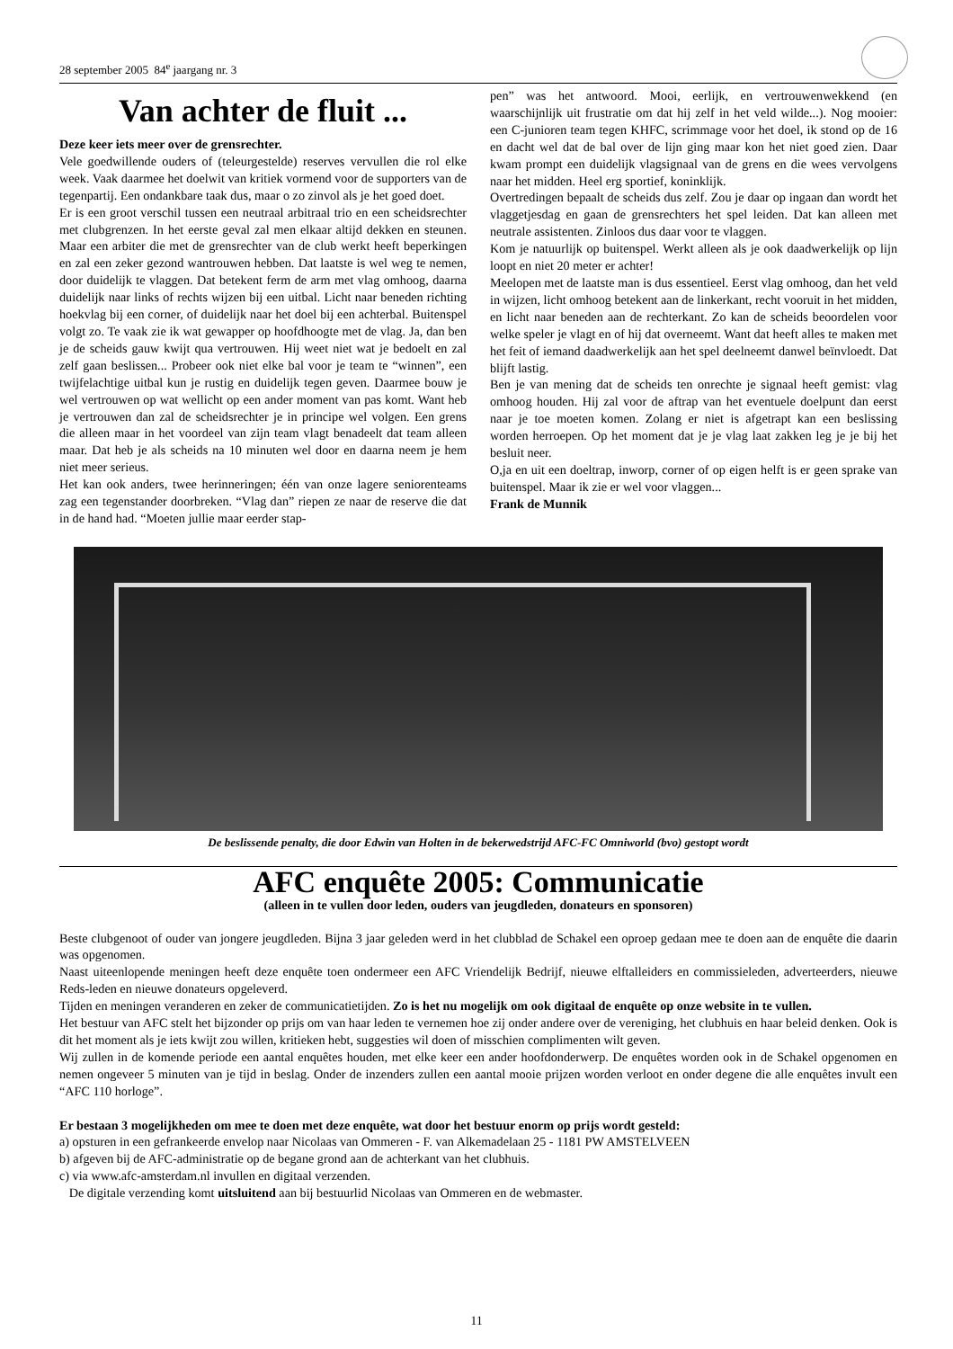28 september 2005 84<sup>e</sup> jaargang nr. 3
Van achter de fluit ...
Deze keer iets meer over de grensrechter.
Vele goedwillende ouders of (teleurgestelde) reserves vervullen die rol elke week. Vaak daarmee het doelwit van kritiek vormend voor de supporters van de tegenpartij. Een ondankbare taak dus, maar o zo zinvol als je het goed doet.
Er is een groot verschil tussen een neutraal arbitraal trio en een scheidsrechter met clubgrenzen. In het eerste geval zal men elkaar altijd dekken en steunen. Maar een arbiter die met de grensrechter van de club werkt heeft beperkingen en zal een zeker gezond wantrouwen hebben. Dat laatste is wel weg te nemen, door duidelijk te vlaggen. Dat betekent ferm de arm met vlag omhoog, daarna duidelijk naar links of rechts wijzen bij een uitbal. Licht naar beneden richting hoekvlag bij een corner, of duidelijk naar het doel bij een achterbal. Buitenspel volgt zo. Te vaak zie ik wat gewapper op hoofdhoogte met de vlag. Ja, dan ben je de scheids gauw kwijt qua vertrouwen. Hij weet niet wat je bedoelt en zal zelf gaan beslissen... Probeer ook niet elke bal voor je team te “winnen”, een twijfelachtige uitbal kun je rustig en duidelijk tegen geven. Daarmee bouw je wel vertrouwen op wat wellicht op een ander moment van pas komt. Want heb je vertrouwen dan zal de scheidsrechter je in principe wel volgen. Een grens die alleen maar in het voordeel van zijn team vlagt benadeelt dat team alleen maar. Dat heb je als scheids na 10 minuten wel door en daarna neem je hem niet meer serieus.
Het kan ook anders, twee herinneringen; één van onze lagere seniorenteams zag een tegenstander doorbreken. “Vlag dan” riepen ze naar de reserve die dat in de hand had. “Moeten jullie maar eerder stap-
pen” was het antwoord. Mooi, eerlijk, en vertrouwenwekkend (en waarschijnlijk uit frustratie om dat hij zelf in het veld wilde...). Nog mooier: een C-junioren team tegen KHFC, scrimmage voor het doel, ik stond op de 16 en dacht wel dat de bal over de lijn ging maar kon het niet goed zien. Daar kwam prompt een duidelijk vlagsignaal van de grens en die wees vervolgens naar het midden. Heel erg sportief, koninklijk.
Overtredingen bepaalt de scheids dus zelf. Zou je daar op ingaan dan wordt het vlaggetjesdag en gaan de grensrechters het spel leiden. Dat kan alleen met neutrale assistenten. Zinloos dus daar voor te vlaggen.
Kom je natuurlijk op buitenspel. Werkt alleen als je ook daadwerkelijk op lijn loopt en niet 20 meter er achter!
Meelopen met de laatste man is dus essentieel. Eerst vlag omhoog, dan het veld in wijzen, licht omhoog betekent aan de linkerkant, recht vooruit in het midden, en licht naar beneden aan de rechterkant. Zo kan de scheids beoordelen voor welke speler je vlagt en of hij dat overneemt. Want dat heeft alles te maken met het feit of iemand daadwerkelijk aan het spel deelneemt danwel beïnvloedt. Dat blijft lastig.
Ben je van mening dat de scheids ten onrechte je signaal heeft gemist: vlag omhoog houden. Hij zal voor de aftrap van het eventuele doelpunt dan eerst naar je toe moeten komen. Zolang er niet is afgetrapt kan een beslissing worden herroepen. Op het moment dat je je vlag laat zakken leg je je bij het besluit neer.
O,ja en uit een doeltrap, inworp, corner of op eigen helft is er geen sprake van buitenspel. Maar ik zie er wel voor vlaggen...
Frank de Munnik
De beslissende penalty, die door Edwin van Holten in de bekerwedstrijd AFC-FC Omniworld (bvo) gestopt wordt
AFC enquête 2005: Communicatie
(alleen in te vullen door leden, ouders van jeugdleden, donateurs en sponsoren)
Beste clubgenoot of ouder van jongere jeugdleden. Bijna 3 jaar geleden werd in het clubblad de Schakel een oproep gedaan mee te doen aan de enquête die daarin was opgenomen.
Naast uiteenlopende meningen heeft deze enquête toen ondermeer een AFC Vriendelijk Bedrijf, nieuwe elftalleiders en commissieleden, adverteerders, nieuwe Reds-leden en nieuwe donateurs opgeleverd.
Tijden en meningen veranderen en zeker de communicatietijden. Zo is het nu mogelijk om ook digitaal de enquête op onze website in te vullen.
Het bestuur van AFC stelt het bijzonder op prijs om van haar leden te vernemen hoe zij onder andere over de vereniging, het clubhuis en haar beleid denken. Ook is dit het moment als je iets kwijt zou willen, kritieken hebt, suggesties wil doen of misschien complimenten wilt geven.
Wij zullen in de komende periode een aantal enquêtes houden, met elke keer een ander hoofdonderwerp. De enquêtes worden ook in de Schakel opgenomen en nemen ongeveer 5 minuten van je tijd in beslag. Onder de inzenders zullen een aantal mooie prijzen worden verloot en onder degene die alle enquêtes invult een “AFC 110 horloge”.
Er bestaan 3 mogelijkheden om mee te doen met deze enquête, wat door het bestuur enorm op prijs wordt gesteld:
a) opsturen in een gefrankeerde envelop naar Nicolaas van Ommeren - F. van Alkemadelaan 25 - 1181 PW AMSTELVEEN
b) afgeven bij de AFC-administratie op de begane grond aan de achterkant van het clubhuis.
c) via www.afc-amsterdam.nl invullen en digitaal verzenden.
De digitale verzending komt uitsluitend aan bij bestuurlid Nicolaas van Ommeren en de webmaster.
11